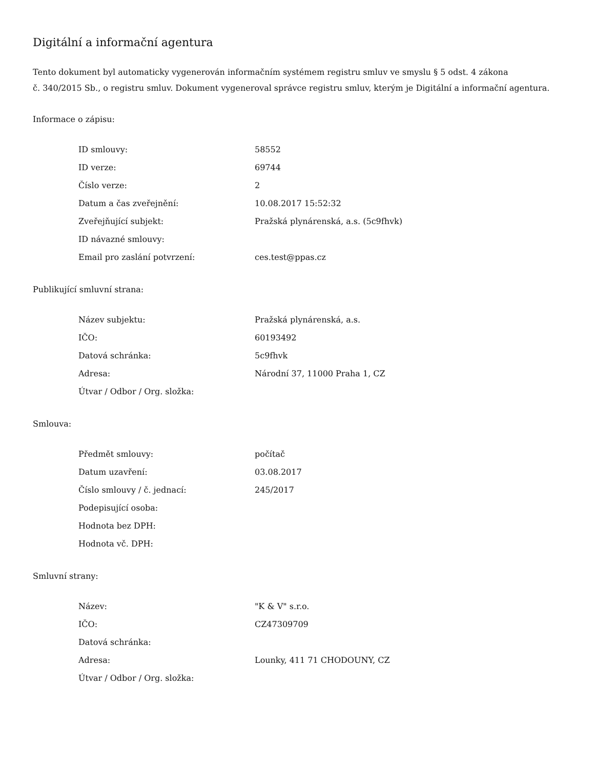Digitální a informační agentura
Tento dokument byl automaticky vygenerován informačním systémem registru smluv ve smyslu § 5 odst. 4 zákona
č. 340/2015 Sb., o registru smluv. Dokument vygeneroval správce registru smluv, kterým je Digitální a informační agentura.
Informace o zápisu:
| ID smlouvy: | 58552 |
| ID verze: | 69744 |
| Číslo verze: | 2 |
| Datum a čas zveřejnění: | 10.08.2017 15:52:32 |
| Zveřejňující subjekt: | Pražská plynárenská, a.s. (5c9fhvk) |
| ID návazné smlouvy: | |
| Email pro zaslání potvrzení: | ces.test@ppas.cz |
Publikující smluvní strana:
| Název subjektu: | Pražská plynárenská, a.s. |
| IČO: | 60193492 |
| Datová schránka: | 5c9fhvk |
| Adresa: | Národní 37, 11000 Praha 1, CZ |
| Útvar / Odbor / Org. složka: | |
Smlouva:
| Předmět smlouvy: | počítač |
| Datum uzavření: | 03.08.2017 |
| Číslo smlouvy / č. jednací: | 245/2017 |
| Podepisující osoba: | |
| Hodnota bez DPH: | |
| Hodnota vč. DPH: | |
Smluvní strany:
| Název: | "K & V" s.r.o. |
| IČO: | CZ47309709 |
| Datová schránka: | |
| Adresa: | Lounky, 411 71 CHODOUNY, CZ |
| Útvar / Odbor / Org. složka: | |